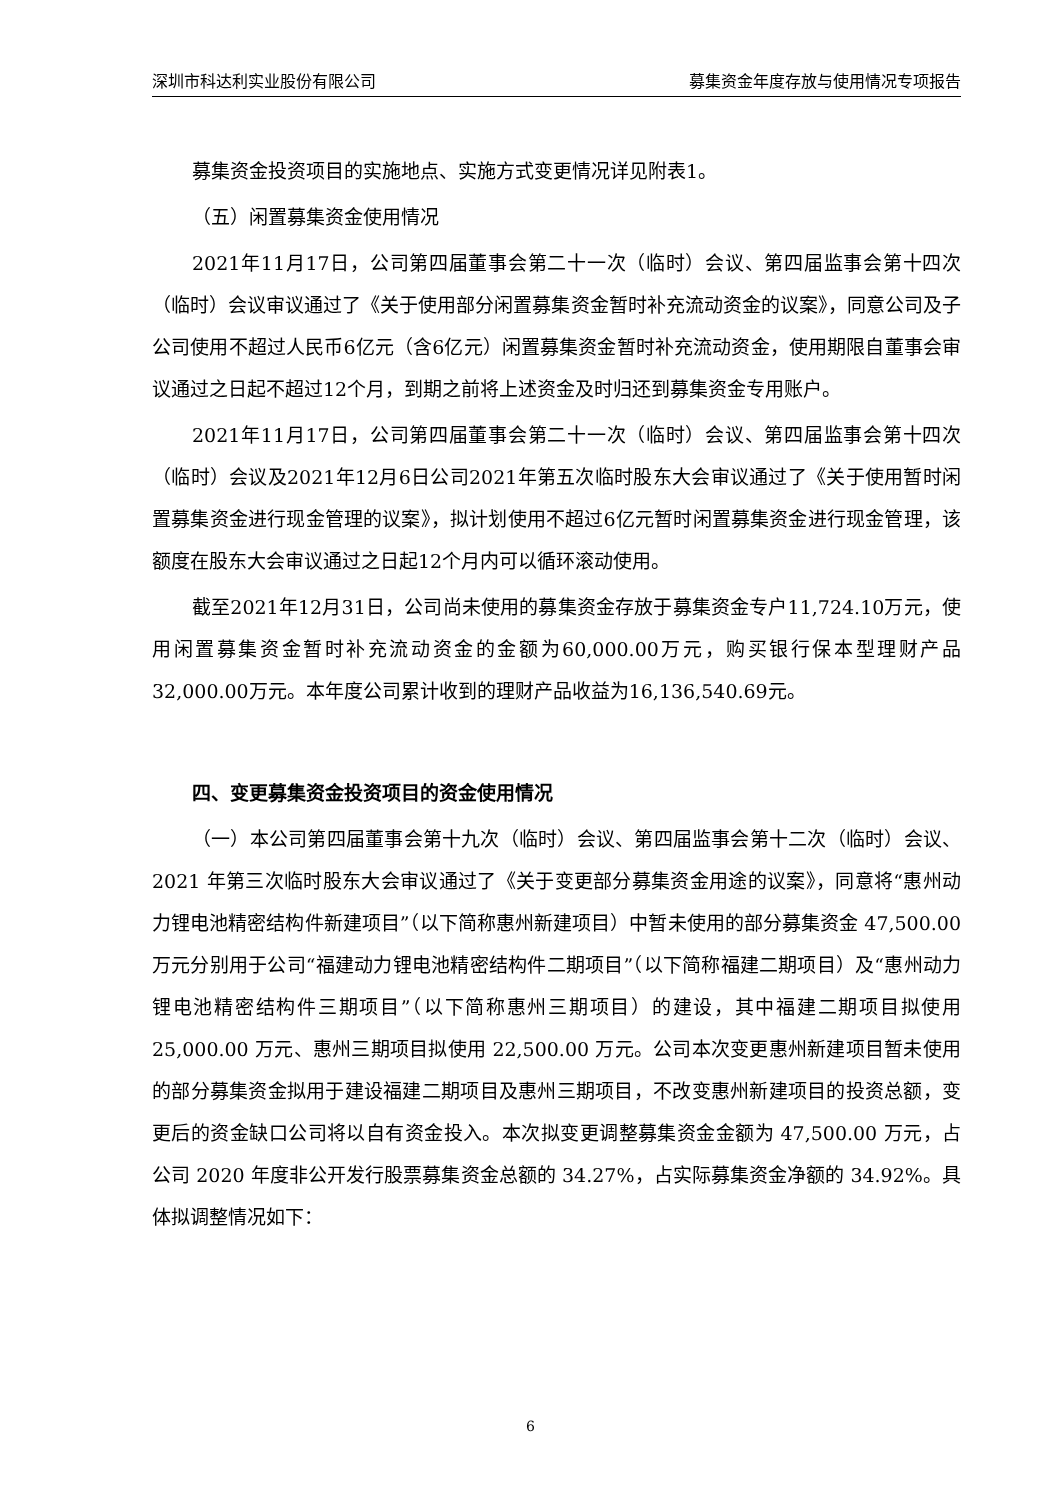深圳市科达利实业股份有限公司 募集资金年度存放与使用情况专项报告
募集资金投资项目的实施地点、实施方式变更情况详见附表1。
（五）闲置募集资金使用情况
2021年11月17日，公司第四届董事会第二十一次（临时）会议、第四届监事会第十四次（临时）会议审议通过了《关于使用部分闲置募集资金暂时补充流动资金的议案》，同意公司及子公司使用不超过人民币6亿元（含6亿元）闲置募集资金暂时补充流动资金，使用期限自董事会审议通过之日起不超过12个月，到期之前将上述资金及时归还到募集资金专用账户。
2021年11月17日，公司第四届董事会第二十一次（临时）会议、第四届监事会第十四次（临时）会议及2021年12月6日公司2021年第五次临时股东大会审议通过了《关于使用暂时闲置募集资金进行现金管理的议案》，拟计划使用不超过6亿元暂时闲置募集资金进行现金管理，该额度在股东大会审议通过之日起12个月内可以循环滚动使用。
截至2021年12月31日，公司尚未使用的募集资金存放于募集资金专户11,724.10万元，使用闲置募集资金暂时补充流动资金的金额为60,000.00万元，购买银行保本型理财产品32,000.00万元。本年度公司累计收到的理财产品收益为16,136,540.69元。
四、变更募集资金投资项目的资金使用情况
（一）本公司第四届董事会第十九次（临时）会议、第四届监事会第十二次（临时）会议、2021 年第三次临时股东大会审议通过了《关于变更部分募集资金用途的议案》，同意将“惠州动力锂电池精密结构件新建项目”（以下简称惠州新建项目）中暂未使用的部分募集资金 47,500.00 万元分别用于公司“福建动力锂电池精密结构件二期项目”（以下简称福建二期项目）及“惠州动力锂电池精密结构件三期项目”（以下简称惠州三期项目）的建设，其中福建二期项目拟使用 25,000.00 万元、惠州三期项目拟使用 22,500.00 万元。公司本次变更惠州新建项目暂未使用的部分募集资金拟用于建设福建二期项目及惠州三期项目，不改变惠州新建项目的投资总额，变更后的资金缺口公司将以自有资金投入。本次拟变更调整募集资金金额为 47,500.00 万元，占公司 2020 年度非公开发行股票募集资金总额的 34.27%，占实际募集资金净额的 34.92%。具体拟调整情况如下：
6